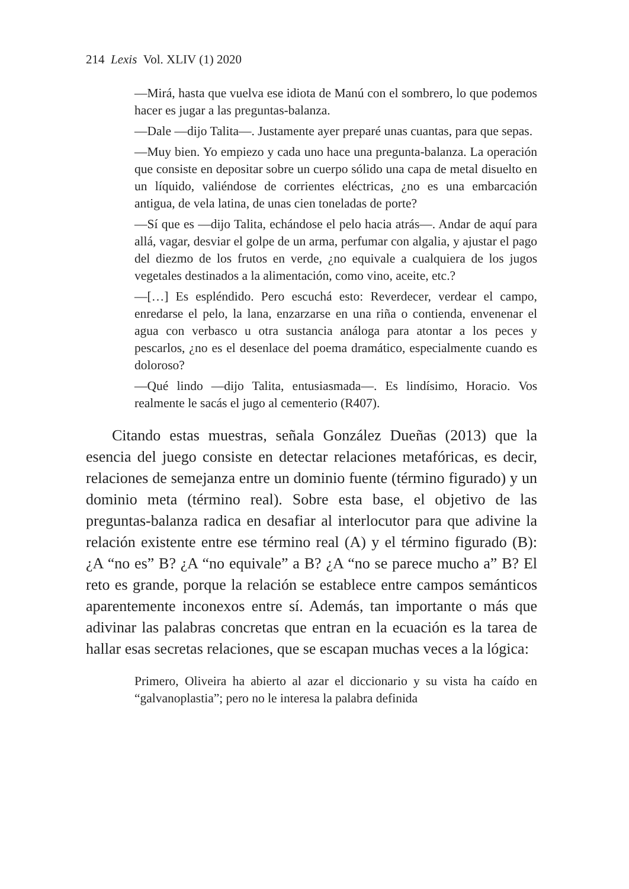214 Lexis Vol. XLIV (1) 2020
—Mirá, hasta que vuelva ese idiota de Manú con el sombrero, lo que podemos hacer es jugar a las preguntas-balanza.
—Dale —dijo Talita—. Justamente ayer preparé unas cuantas, para que sepas.
—Muy bien. Yo empiezo y cada uno hace una pregunta-balanza. La operación que consiste en depositar sobre un cuerpo sólido una capa de metal disuelto en un líquido, valiéndose de corrientes eléctricas, ¿no es una embarcación antigua, de vela latina, de unas cien toneladas de porte?
—Sí que es —dijo Talita, echándose el pelo hacia atrás—. Andar de aquí para allá, vagar, desviar el golpe de un arma, perfumar con algalia, y ajustar el pago del diezmo de los frutos en verde, ¿no equivale a cualquiera de los jugos vegetales destinados a la alimentación, como vino, aceite, etc.?
—[…] Es espléndido. Pero escuchá esto: Reverdecer, verdear el campo, enredarse el pelo, la lana, enzarzarse en una riña o contienda, envenenar el agua con verbasco u otra sustancia análoga para atontar a los peces y pescarlos, ¿no es el desenlace del poema dramático, especialmente cuando es doloroso?
—Qué lindo —dijo Talita, entusiasmada—. Es lindísimo, Horacio. Vos realmente le sacás el jugo al cementerio (R407).
Citando estas muestras, señala González Dueñas (2013) que la esencia del juego consiste en detectar relaciones metafóricas, es decir, relaciones de semejanza entre un dominio fuente (término figurado) y un dominio meta (término real). Sobre esta base, el objetivo de las preguntas-balanza radica en desafiar al interlocutor para que adivine la relación existente entre ese término real (A) y el término figurado (B): ¿A “no es” B? ¿A “no equivale” a B? ¿A “no se parece mucho a” B? El reto es grande, porque la relación se establece entre campos semánticos aparentemente inconexos entre sí. Además, tan importante o más que adivinar las palabras concretas que entran en la ecuación es la tarea de hallar esas secretas relaciones, que se escapan muchas veces a la lógica:
Primero, Oliveira ha abierto al azar el diccionario y su vista ha caído en “galvanoplastia”; pero no le interesa la palabra definida